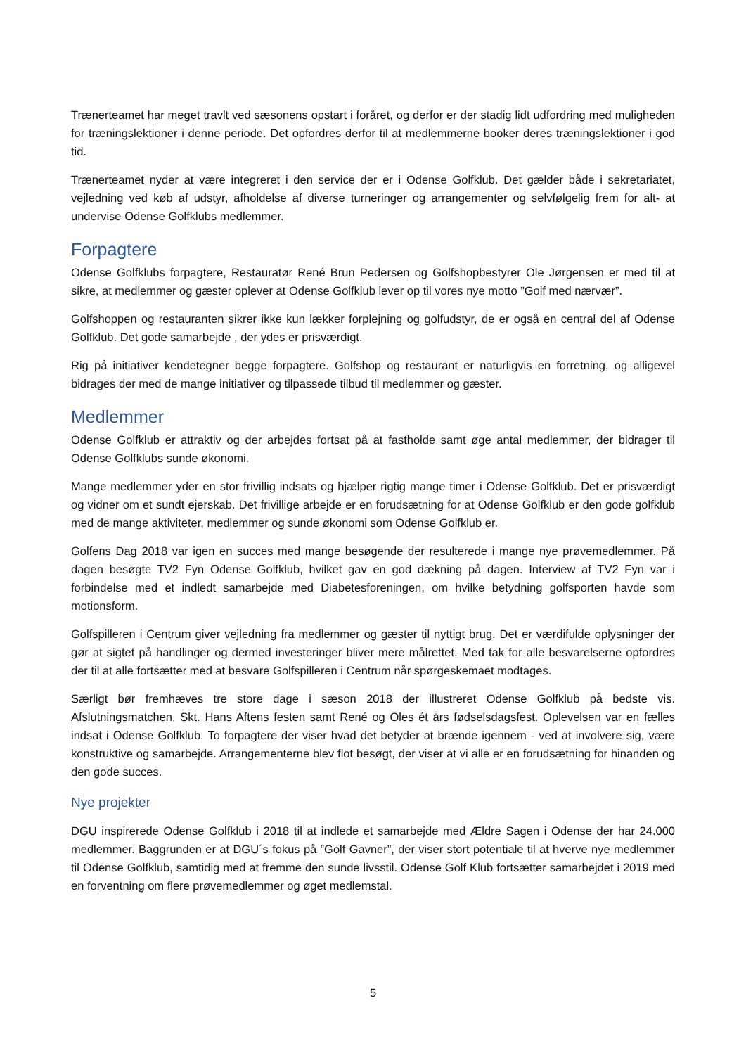Trænerteamet har meget travlt ved sæsonens opstart i foråret, og derfor er der stadig lidt udfordring med muligheden for træningslektioner i denne periode. Det opfordres derfor til at medlemmerne booker deres træningslektioner i god tid.
Trænerteamet nyder at være integreret i den service der er i Odense Golfklub. Det gælder både i sekretariatet, vejledning ved køb af udstyr, afholdelse af diverse turneringer og arrangementer og selvfølgelig frem for alt- at undervise Odense Golfklubs medlemmer.
Forpagtere
Odense Golfklubs forpagtere, Restauratør René Brun Pedersen og Golfshopbestyrer Ole Jørgensen er med til at sikre, at medlemmer og gæster oplever at Odense Golfklub lever op til vores nye motto ”Golf med nærvær”.
Golfshoppen og restauranten sikrer ikke kun lækker forplejning og golfudstyr, de er også en central del af Odense Golfklub. Det gode samarbejde , der ydes er prisværdigt.
Rig på initiativer kendetegner begge forpagtere. Golfshop og restaurant er naturligvis en forretning, og alligevel bidrages der med de mange initiativer og tilpassede tilbud til medlemmer og gæster.
Medlemmer
Odense Golfklub er attraktiv og der arbejdes fortsat på at fastholde samt øge antal medlemmer, der bidrager til Odense Golfklubs sunde økonomi.
Mange medlemmer yder en stor frivillig indsats og hjælper rigtig mange timer i Odense Golfklub. Det er prisværdigt og vidner om et sundt ejerskab. Det frivillige arbejde er en forudsætning for at Odense Golfklub er den gode golfklub med de mange aktiviteter, medlemmer og sunde økonomi som Odense Golfklub er.
Golfens Dag 2018 var igen en succes med mange besøgende der resulterede i mange nye prøvemedlemmer. På dagen besøgte TV2 Fyn Odense Golfklub, hvilket gav en god dækning på dagen. Interview af TV2 Fyn var i forbindelse med et indledt samarbejde med Diabetesforeningen, om hvilke betydning golfsporten havde som motionsform.
Golfspilleren i Centrum giver vejledning fra medlemmer og gæster til nyttigt brug. Det er værdifulde oplysninger der gør at sigtet på handlinger og dermed investeringer bliver mere målrettet. Med tak for alle besvarelserne opfordres der til at alle fortsætter med at besvare Golfspilleren i Centrum når spørgeskemaet modtages.
Særligt bør fremhæves tre store dage i sæson 2018 der illustreret Odense Golfklub på bedste vis. Afslutningsmatchen, Skt. Hans Aftens festen samt René og Oles ét års fødselsdagsfest. Oplevelsen var en fælles indsat i Odense Golfklub. To forpagtere der viser hvad det betyder at brænde igennem - ved at involvere sig, være konstruktive og samarbejde. Arrangementerne blev flot besøgt, der viser at vi alle er en forudsætning for hinanden og den gode succes.
Nye projekter
DGU inspirerede Odense Golfklub i 2018 til at indlede et samarbejde med Ældre Sagen i Odense der har 24.000 medlemmer. Baggrunden er at DGU´s fokus på ”Golf Gavner”, der viser stort potentiale til at hverve nye medlemmer til Odense Golfklub, samtidig med at fremme den sunde livsstil. Odense Golf Klub fortsætter samarbejdet i 2019 med en forventning om flere prøvemedlemmer og øget medlemstal.
5